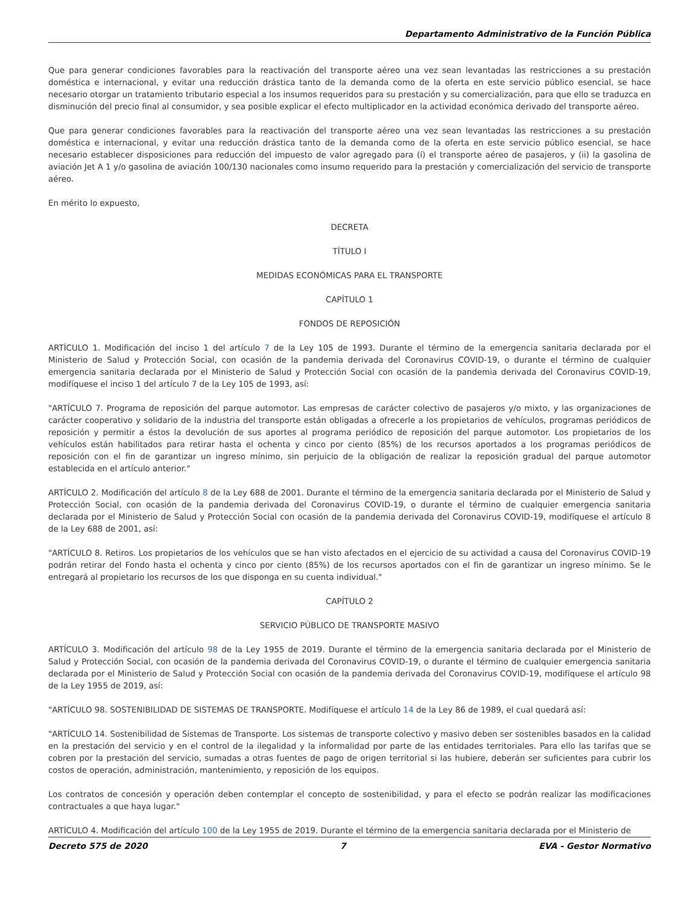Departamento Administrativo de la Función Pública
Que para generar condiciones favorables para la reactivación del transporte aéreo una vez sean levantadas las restricciones a su prestación doméstica e internacional, y evitar una reducción drástica tanto de la demanda como de la oferta en este servicio público esencial, se hace necesario otorgar un tratamiento tributario especial a los insumos requeridos para su prestación y su comercialización, para que ello se traduzca en disminución del precio final al consumidor, y sea posible explicar el efecto multiplicador en la actividad económica derivado del transporte aéreo.
Que para generar condiciones favorables para la reactivación del transporte aéreo una vez sean levantadas las restricciones a su prestación doméstica e internacional, y evitar una reducción drástica tanto de la demanda como de la oferta en este servicio público esencial, se hace necesario establecer disposiciones para reducción del impuesto de valor agregado para (í) el transporte aéreo de pasajeros, y (ii) la gasolina de aviación Jet A 1 y/o gasolina de aviación 100/130 nacionales como insumo requerido para la prestación y comercialización del servicio de transporte aéreo.
En mérito lo expuesto,
DECRETA
TÍTULO I
MEDIDAS ECONÓMICAS PARA EL TRANSPORTE
CAPÍTULO 1
FONDOS DE REPOSICIÓN
ARTÍCULO 1. Modificación del inciso 1 del artículo 7 de la Ley 105 de 1993. Durante el término de la emergencia sanitaria declarada por el Ministerio de Salud y Protección Social, con ocasión de la pandemia derivada del Coronavirus COVID-19, o durante el término de cualquier emergencia sanitaria declarada por el Ministerio de Salud y Protección Social con ocasión de la pandemia derivada del Coronavirus COVID-19, modifíquese el inciso 1 del artículo 7 de la Ley 105 de 1993, así:
"ARTÍCULO 7. Programa de reposición del parque automotor. Las empresas de carácter colectivo de pasajeros y/o mixto, y las organizaciones de carácter cooperativo y solidario de la industria del transporte están obligadas a ofrecerle a los propietarios de vehículos, programas periódicos de reposición y permitir a éstos la devolución de sus aportes al programa periódico de reposición del parque automotor. Los propietarios de los vehículos están habilitados para retirar hasta el ochenta y cinco por ciento (85%) de los recursos aportados a los programas periódicos de reposición con el fin de garantizar un ingreso mínimo, sin perjuicio de la obligación de realizar la reposición gradual del parque automotor establecida en el artículo anterior."
ARTÍCULO 2. Modificación del artículo 8 de la Ley 688 de 2001. Durante el término de la emergencia sanitaria declarada por el Ministerio de Salud y Protección Social, con ocasión de la pandemia derivada del Coronavirus COVID-19, o durante el término de cualquier emergencia sanitaria declarada por el Ministerio de Salud y Protección Social con ocasión de la pandemia derivada del Coronavirus COVID-19, modifíquese el artículo 8 de la Ley 688 de 2001, así:
"ARTÍCULO 8. Retiros. Los propietarios de los vehículos que se han visto afectados en el ejercicio de su actividad a causa del Coronavirus COVID-19 podrán retirar del Fondo hasta el ochenta y cinco por ciento (85%) de los recursos aportados con el fin de garantizar un ingreso mínimo. Se le entregará al propietario los recursos de los que disponga en su cuenta individual."
CAPÍTULO 2
SERVICIO PÚBLICO DE TRANSPORTE MASIVO
ARTÍCULO 3. Modificación del artículo 98 de la Ley 1955 de 2019. Durante el término de la emergencia sanitaria declarada por el Ministerio de Salud y Protección Social, con ocasión de la pandemia derivada del Coronavirus COVID-19, o durante el término de cualquier emergencia sanitaria declarada por el Ministerio de Salud y Protección Social con ocasión de la pandemia derivada del Coronavirus COVID-19, modifíquese el artículo 98 de la Ley 1955 de 2019, así:
"ARTÍCULO 98. SOSTENIBILIDAD DE SISTEMAS DE TRANSPORTE. Modifíquese el artículo 14 de la Ley 86 de 1989, el cual quedará así:
"ARTÍCULO 14. Sostenibilidad de Sistemas de Transporte. Los sistemas de transporte colectivo y masivo deben ser sostenibles basados en la calidad en la prestación del servicio y en el control de la ilegalidad y la informalidad por parte de las entidades territoriales. Para ello las tarifas que se cobren por la prestación del servicio, sumadas a otras fuentes de pago de origen territorial si las hubiere, deberán ser suficientes para cubrir los costos de operación, administración, mantenimiento, y reposición de los equipos.
Los contratos de concesión y operación deben contemplar el concepto de sostenibilidad, y para el efecto se podrán realizar las modificaciones contractuales a que haya lugar."
ARTÍCULO 4. Modificación del artículo 100 de la Ley 1955 de 2019. Durante el término de la emergencia sanitaria declarada por el Ministerio de
Decreto 575 de 2020 7 EVA - Gestor Normativo